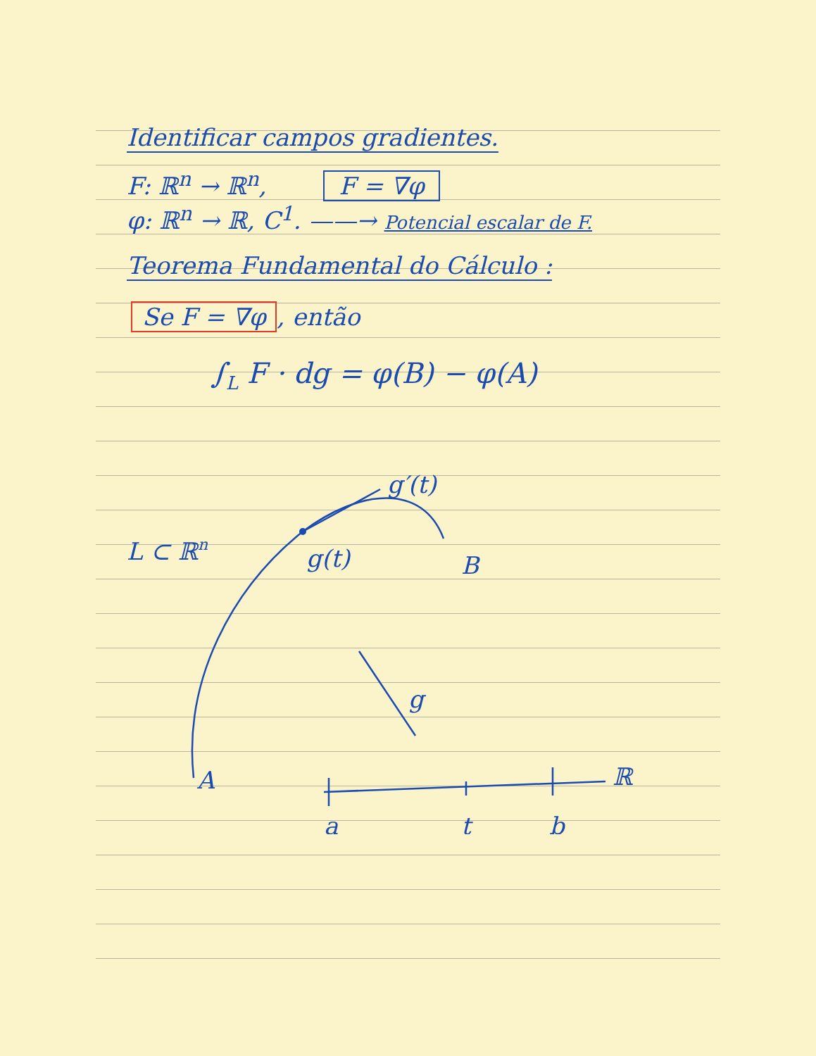Identificar campos gradientes.
F: ℝ<sup>n</sup> → ℝ<sup>n</sup>, F = ∇φ
φ: ℝ<sup>n</sup> → ℝ, C<sup>1</sup>. ——→ Potencial escalar de F.
Teorema Fundamental do Cálculo :
Se F = ∇φ, então
∫<sub>L</sub> F · dg = φ(B) − φ(A)
L ⊂ ℝn
g(t)
g′(t)
B
A
g
a
t
b
ℝ